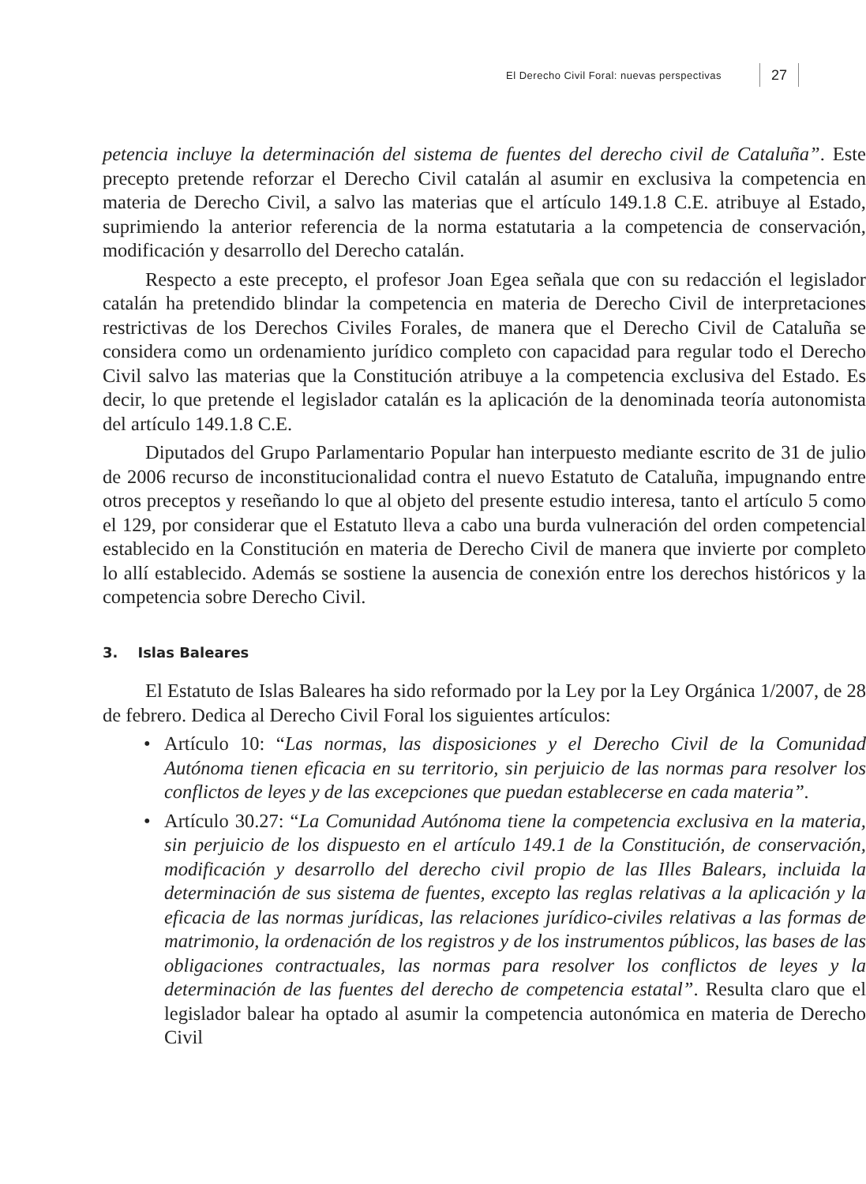El Derecho Civil Foral: nuevas perspectivas 27
petencia incluye la determinación del sistema de fuentes del derecho civil de Cataluña”. Este precepto pretende reforzar el Derecho Civil catalán al asumir en exclusiva la competencia en materia de Derecho Civil, a salvo las materias que el artículo 149.1.8 C.E. atribuye al Estado, suprimiendo la anterior referencia de la norma estatutaria a la competencia de conservación, modificación y desarrollo del Derecho catalán.
Respecto a este precepto, el profesor Joan Egea señala que con su redacción el legislador catalán ha pretendido blindar la competencia en materia de Derecho Civil de interpretaciones restrictivas de los Derechos Civiles Forales, de manera que el Derecho Civil de Cataluña se considera como un ordenamiento jurídico completo con capacidad para regular todo el Derecho Civil salvo las materias que la Constitución atribuye a la competencia exclusiva del Estado. Es decir, lo que pretende el legislador catalán es la aplicación de la denominada teoría autonomista del artículo 149.1.8 C.E.
Diputados del Grupo Parlamentario Popular han interpuesto mediante escrito de 31 de julio de 2006 recurso de inconstitucionalidad contra el nuevo Estatuto de Cataluña, impugnando entre otros preceptos y reseñando lo que al objeto del presente estudio interesa, tanto el artículo 5 como el 129, por considerar que el Estatuto lleva a cabo una burda vulneración del orden competencial establecido en la Constitución en materia de Derecho Civil de manera que invierte por completo lo allí establecido. Además se sostiene la ausencia de conexión entre los derechos históricos y la competencia sobre Derecho Civil.
3. Islas Baleares
El Estatuto de Islas Baleares ha sido reformado por la Ley por la Ley Orgánica 1/2007, de 28 de febrero. Dedica al Derecho Civil Foral los siguientes artículos:
• Artículo 10: “Las normas, las disposiciones y el Derecho Civil de la Comunidad Autónoma tienen eficacia en su territorio, sin perjuicio de las normas para resolver los conflictos de leyes y de las excepciones que puedan establecerse en cada materia”.
• Artículo 30.27: “La Comunidad Autónoma tiene la competencia exclusiva en la materia, sin perjuicio de los dispuesto en el artículo 149.1 de la Constitución, de conservación, modificación y desarrollo del derecho civil propio de las Illes Balears, incluida la determinación de sus sistema de fuentes, excepto las reglas relativas a la aplicación y la eficacia de las normas jurídicas, las relaciones jurídico-civiles relativas a las formas de matrimonio, la ordenación de los registros y de los instrumentos públicos, las bases de las obligaciones contractuales, las normas para resolver los conflictos de leyes y la determinación de las fuentes del derecho de competencia estatal”. Resulta claro que el legislador balear ha optado al asumir la competencia autonómica en materia de Derecho Civil